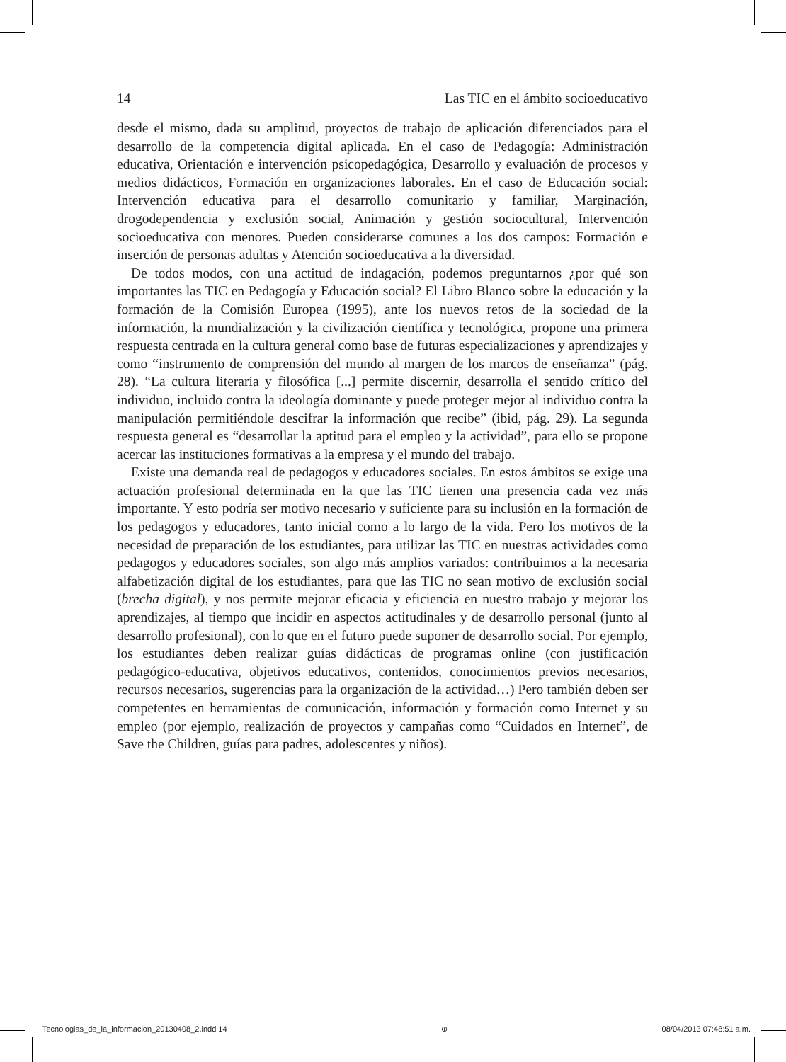14 Las TIC en el ámbito socioeducativo
desde el mismo, dada su amplitud, proyectos de trabajo de aplicación diferenciados para el desarrollo de la competencia digital aplicada. En el caso de Pedagogía: Administración educativa, Orientación e intervención psicopedagógica, Desarrollo y evaluación de procesos y medios didácticos, Formación en organizaciones laborales. En el caso de Educación social: Intervención educativa para el desarrollo comunitario y familiar, Marginación, drogodependencia y exclusión social, Animación y gestión sociocultural, Intervención socioeducativa con menores. Pueden considerarse comunes a los dos campos: Formación e inserción de personas adultas y Atención socioeducativa a la diversidad.
De todos modos, con una actitud de indagación, podemos preguntarnos ¿por qué son importantes las TIC en Pedagogía y Educación social? El Libro Blanco sobre la educación y la formación de la Comisión Europea (1995), ante los nuevos retos de la sociedad de la información, la mundialización y la civilización científica y tecnológica, propone una primera respuesta centrada en la cultura general como base de futuras especializaciones y aprendizajes y como “instrumento de comprensión del mundo al margen de los marcos de enseñanza” (pág. 28). “La cultura literaria y filosófica [...] permite discernir, desarrolla el sentido crítico del individuo, incluido contra la ideología dominante y puede proteger mejor al individuo contra la manipulación permitiéndole descifrar la información que recibe” (ibid, pág. 29). La segunda respuesta general es “desarrollar la aptitud para el empleo y la actividad”, para ello se propone acercar las instituciones formativas a la empresa y el mundo del trabajo.
Existe una demanda real de pedagogos y educadores sociales. En estos ámbitos se exige una actuación profesional determinada en la que las TIC tienen una presencia cada vez más importante. Y esto podría ser motivo necesario y suficiente para su inclusión en la formación de los pedagogos y educadores, tanto inicial como a lo largo de la vida. Pero los motivos de la necesidad de preparación de los estudiantes, para utilizar las TIC en nuestras actividades como pedagogos y educadores sociales, son algo más amplios variados: contribuimos a la necesaria alfabetización digital de los estudiantes, para que las TIC no sean motivo de exclusión social (brecha digital), y nos permite mejorar eficacia y eficiencia en nuestro trabajo y mejorar los aprendizajes, al tiempo que incidir en aspectos actitudinales y de desarrollo personal (junto al desarrollo profesional), con lo que en el futuro puede suponer de desarrollo social. Por ejemplo, los estudiantes deben realizar guías didácticas de programas online (con justificación pedagógico-educativa, objetivos educativos, contenidos, conocimientos previos necesarios, recursos necesarios, sugerencias para la organización de la actividad…) Pero también deben ser competentes en herramientas de comunicación, información y formación como Internet y su empleo (por ejemplo, realización de proyectos y campañas como “Cuidados en Internet”, de Save the Children, guías para padres, adolescentes y niños).
Tecnologias_de_la_informacion_20130408_2.indd 14 ⊕ 08/04/2013 07:48:51 a.m.